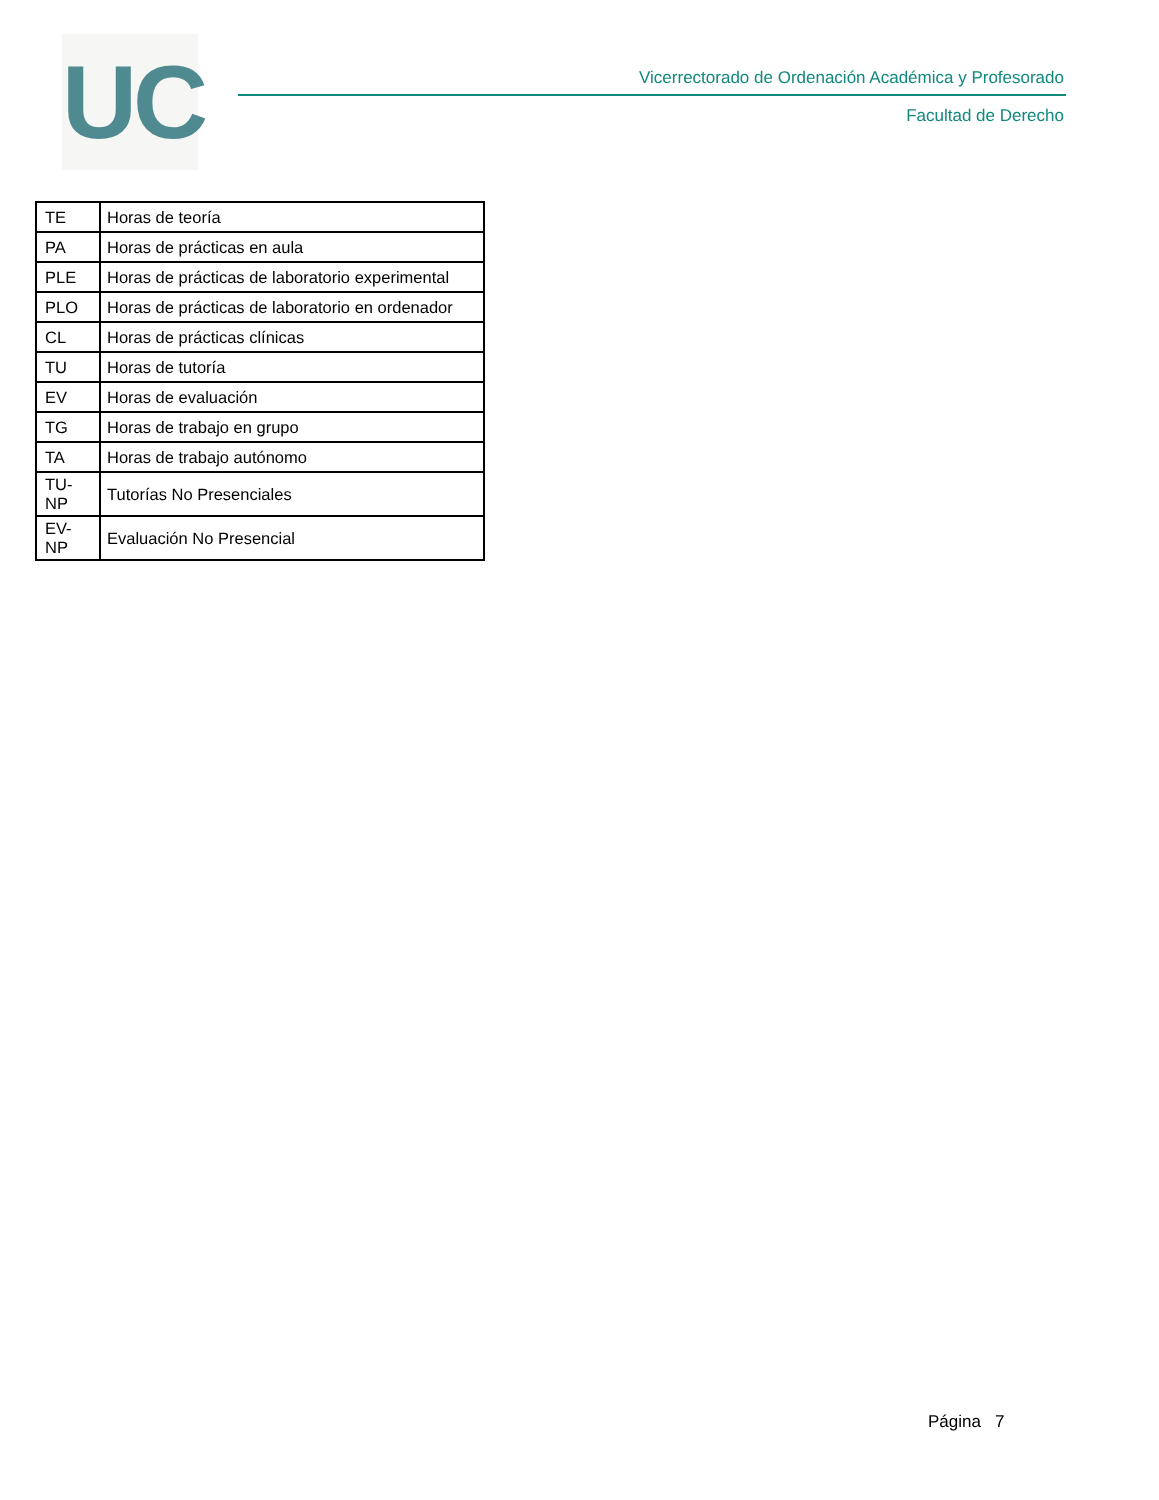UC
Vicerrectorado de Ordenación Académica y Profesorado
Facultad de Derecho
| TE | Horas de teoría |
| PA | Horas de prácticas en aula |
| PLE | Horas de prácticas de laboratorio experimental |
| PLO | Horas de prácticas de laboratorio en ordenador |
| CL | Horas de prácticas clínicas |
| TU | Horas de tutoría |
| EV | Horas de evaluación |
| TG | Horas de trabajo en grupo |
| TA | Horas de trabajo autónomo |
| TU-NP | Tutorías No Presenciales |
| EV-NP | Evaluación No Presencial |
Página 7